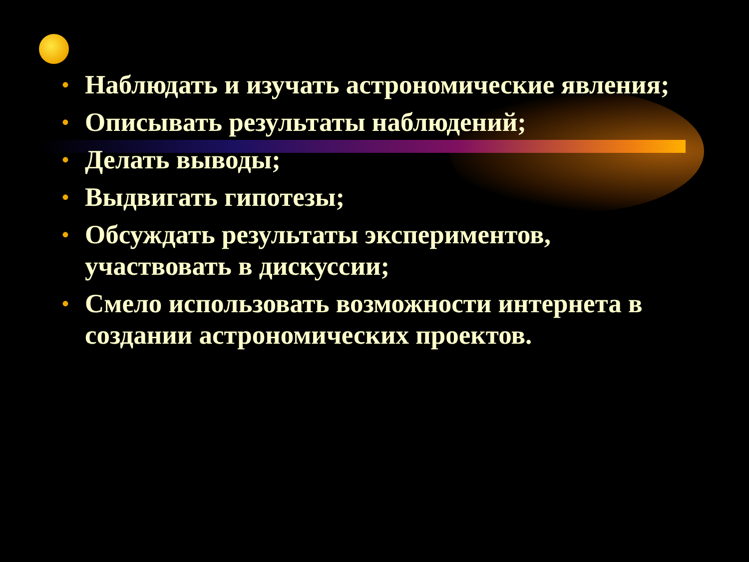• Наблюдать и изучать астрономические явления;
• Описывать результаты наблюдений;
• Делать выводы;
• Выдвигать гипотезы;
• Обсуждать результаты экспериментов, участвовать в дискуссии;
• Смело использовать возможности интернета в создании астрономических проектов.